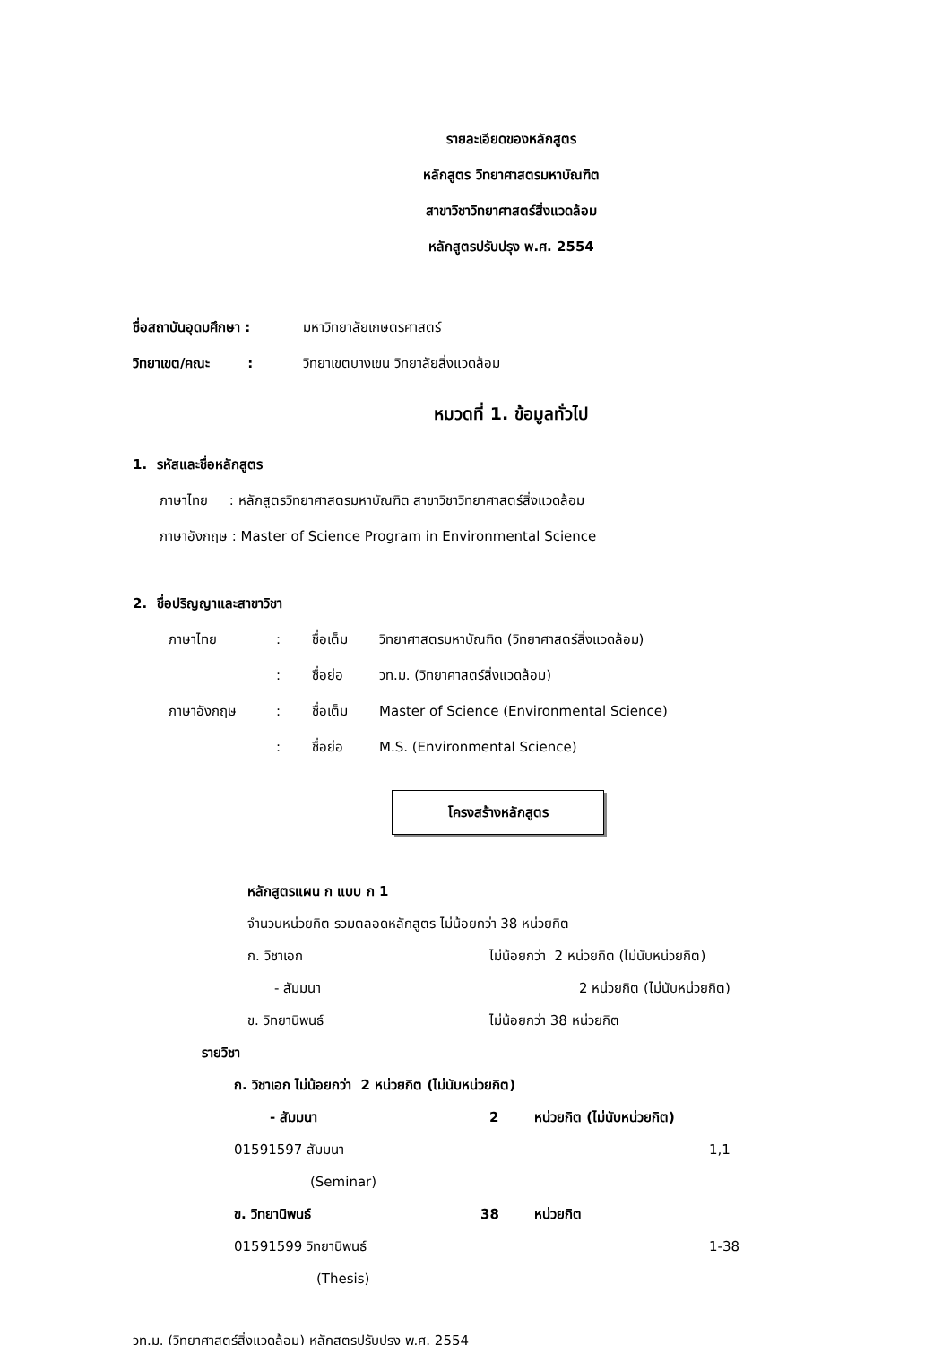รายละเอียดของหลักสูตร
หลักสูตร วิทยาศาสตรมหาบัณฑิต
สาขาวิชาวิทยาศาสตร์สิ่งแวดล้อม
หลักสูตรปรับปรุง พ.ศ. 2554
ชื่อสถาบันอุดมศึกษา : มหาวิทยาลัยเกษตรศาสตร์
วิทยาเขต/คณะ : วิทยาเขตบางเขน วิทยาลัยสิ่งแวดล้อม
หมวดที่ 1. ข้อมูลทั่วไป
1. รหัสและชื่อหลักสูตร
ภาษาไทย : หลักสูตรวิทยาศาสตรมหาบัณฑิต สาขาวิชาวิทยาศาสตร์สิ่งแวดล้อม
ภาษาอังกฤษ : Master of Science Program in Environmental Science
2. ชื่อปริญญาและสาขาวิชา
ภาษาไทย: ชื่อเต็ม วิทยาศาสตรมหาบัณฑิต (วิทยาศาสตร์สิ่งแวดล้อม)
: ชื่อย่อ วท.ม. (วิทยาศาสตร์สิ่งแวดล้อม)
ภาษาอังกฤษ: ชื่อเต็ม Master of Science (Environmental Science)
: ชื่อย่อ M.S. (Environmental Science)
โครงสร้างหลักสูตร
หลักสูตรแผน ก แบบ ก 1
จำนวนหน่วยกิต รวมตลอดหลักสูตร ไม่น้อยกว่า 38 หน่วยกิต
ก. วิชาเอก ไม่น้อยกว่า 2 หน่วยกิต (ไม่นับหน่วยกิต)
- สัมมนา 2 หน่วยกิต (ไม่นับหน่วยกิต)
ข. วิทยานิพนธ์ ไม่น้อยกว่า 38 หน่วยกิต
รายวิชา
ก. วิชาเอก ไม่น้อยกว่า 2 หน่วยกิต (ไม่นับหน่วยกิต)
- สัมมนา 2 หน่วยกิต (ไม่นับหน่วยกิต)
01591597 สัมมนา 1,1
(Seminar)
ข. วิทยานิพนธ์ 38 หน่วยกิต
01591599 วิทยานิพนธ์ 1-38
(Thesis)
วท.ม. (วิทยาศาสตร์สิ่งแวดล้อม) หลักสูตรปรับปรุง พ.ศ. 2554